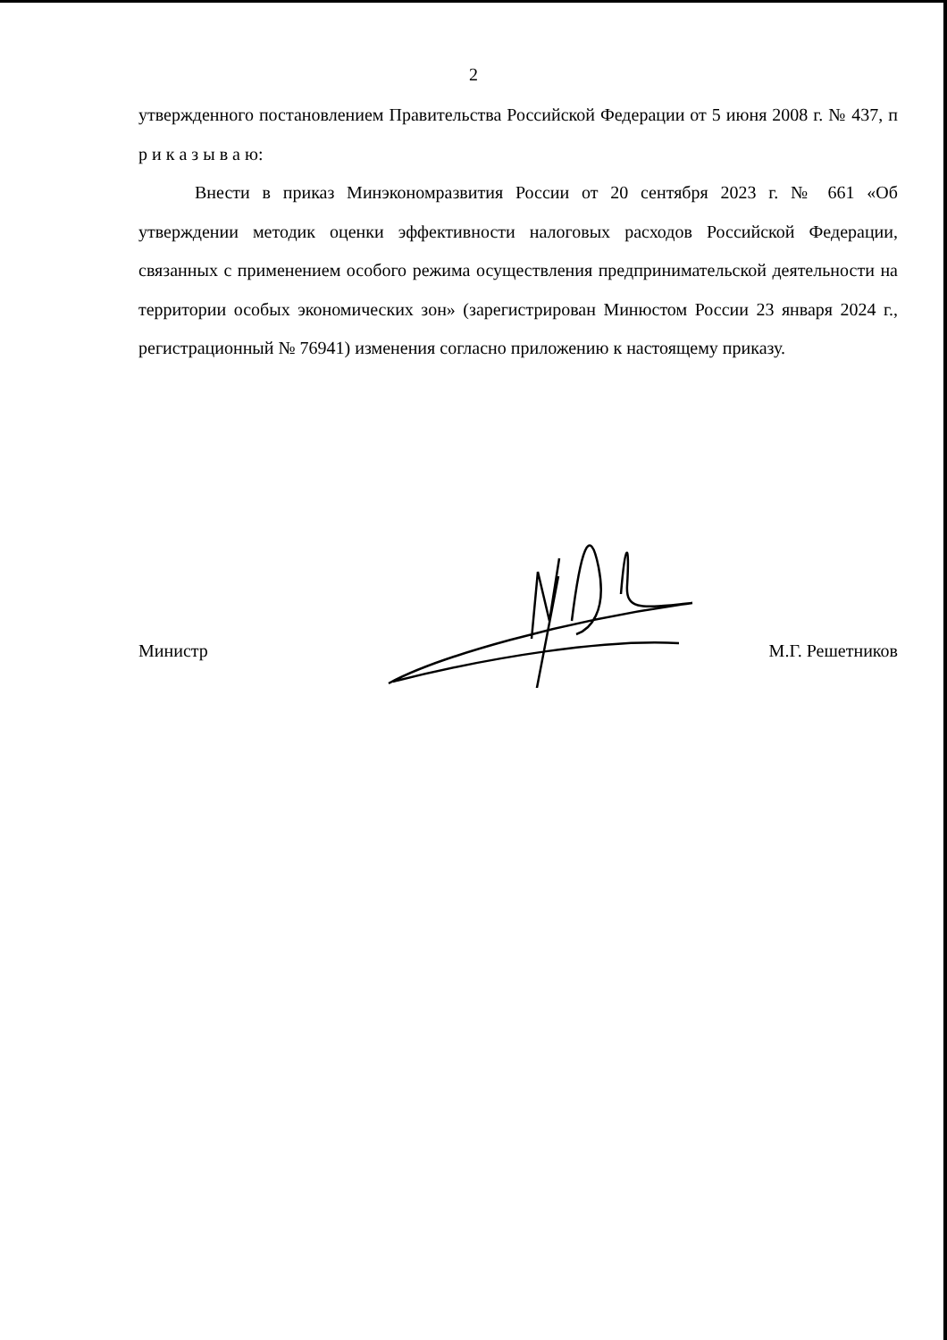2
утвержденного постановлением Правительства Российской Федерации от 5 июня 2008 г. № 437, п р и к а з ы в а ю:
Внести в приказ Минэкономразвития России от 20 сентября 2023 г. № 661 «Об утверждении методик оценки эффективности налоговых расходов Российской Федерации, связанных с применением особого режима осуществления предпринимательской деятельности на территории особых экономических зон» (зарегистрирован Минюстом России 23 января 2024 г., регистрационный № 76941) изменения согласно приложению к настоящему приказу.
Министр М.Г. Решетников